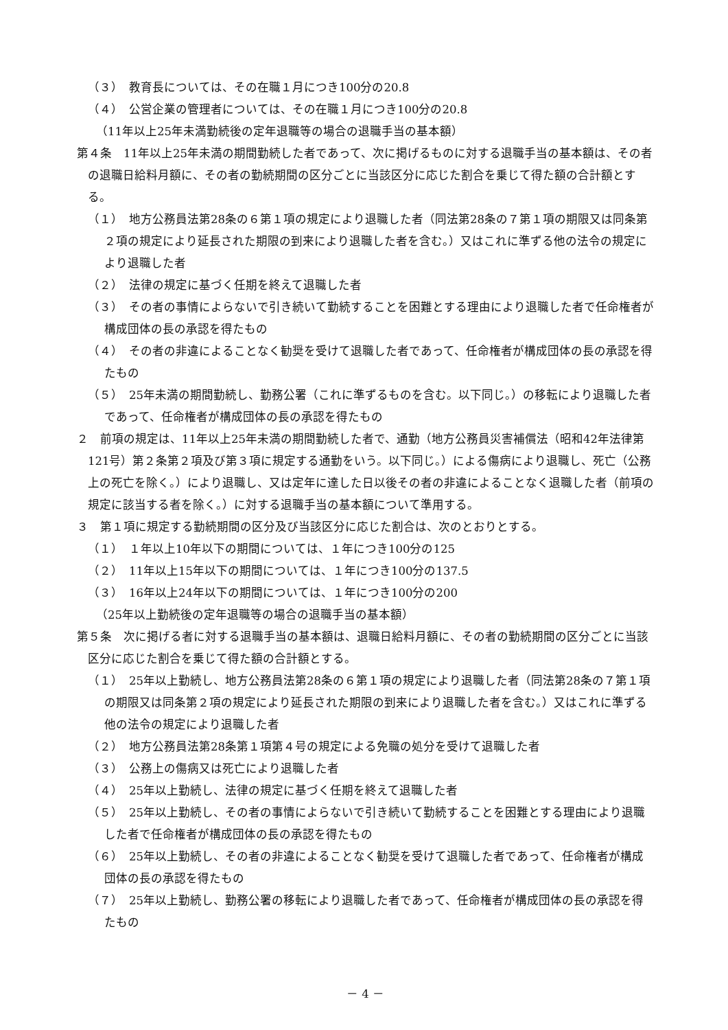（３）　教育長については、その在職１月につき100分の20.8
（４）　公営企業の管理者については、その在職１月につき100分の20.8
（11年以上25年未満勤続後の定年退職等の場合の退職手当の基本額）
第４条　11年以上25年未満の期間勤続した者であって、次に掲げるものに対する退職手当の基本額は、その者の退職日給料月額に、その者の勤続期間の区分ごとに当該区分に応じた割合を乗じて得た額の合計額とする。
（１）　地方公務員法第28条の６第１項の規定により退職した者（同法第28条の７第１項の期限又は同条第２項の規定により延長された期限の到来により退職した者を含む。）又はこれに準ずる他の法令の規定により退職した者
（２）　法律の規定に基づく任期を終えて退職した者
（３）　その者の事情によらないで引き続いて勤続することを困難とする理由により退職した者で任命権者が構成団体の長の承認を得たもの
（４）　その者の非違によることなく勧奨を受けて退職した者であって、任命権者が構成団体の長の承認を得たもの
（５）　25年未満の期間勤続し、勤務公署（これに準ずるものを含む。以下同じ。）の移転により退職した者であって、任命権者が構成団体の長の承認を得たもの
２　前項の規定は、11年以上25年未満の期間勤続した者で、通勤（地方公務員災害補償法（昭和42年法律第121号）第２条第２項及び第３項に規定する通勤をいう。以下同じ。）による傷病により退職し、死亡（公務上の死亡を除く。）により退職し、又は定年に達した日以後その者の非違によることなく退職した者（前項の規定に該当する者を除く。）に対する退職手当の基本額について準用する。
３　第１項に規定する勤続期間の区分及び当該区分に応じた割合は、次のとおりとする。
（１）　１年以上10年以下の期間については、１年につき100分の125
（２）　11年以上15年以下の期間については、１年につき100分の137.5
（３）　16年以上24年以下の期間については、１年につき100分の200
（25年以上勤続後の定年退職等の場合の退職手当の基本額）
第５条　次に掲げる者に対する退職手当の基本額は、退職日給料月額に、その者の勤続期間の区分ごとに当該区分に応じた割合を乗じて得た額の合計額とする。
（１）　25年以上勤続し、地方公務員法第28条の６第１項の規定により退職した者（同法第28条の７第１項の期限又は同条第２項の規定により延長された期限の到来により退職した者を含む。）又はこれに準ずる他の法令の規定により退職した者
（２）　地方公務員法第28条第１項第４号の規定による免職の処分を受けて退職した者
（３）　公務上の傷病又は死亡により退職した者
（４）　25年以上勤続し、法律の規定に基づく任期を終えて退職した者
（５）　25年以上勤続し、その者の事情によらないで引き続いて勤続することを困難とする理由により退職した者で任命権者が構成団体の長の承認を得たもの
（６）　25年以上勤続し、その者の非違によることなく勧奨を受けて退職した者であって、任命権者が構成団体の長の承認を得たもの
（７）　25年以上勤続し、勤務公署の移転により退職した者であって、任命権者が構成団体の長の承認を得たもの
－ 4 －